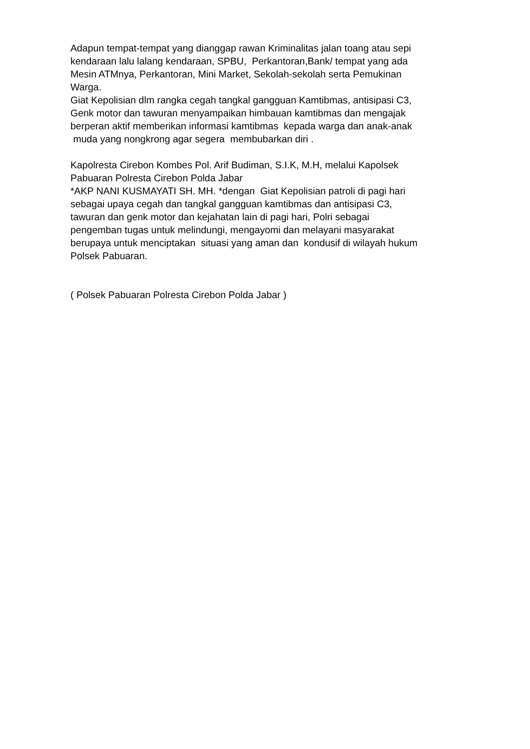Adapun tempat-tempat yang dianggap rawan Kriminalitas jalan toang atau sepi kendaraan lalu lalang kendaraan, SPBU, Perkantoran,Bank/ tempat yang ada Mesin ATMnya, Perkantoran, Mini Market, Sekolah-sekolah serta Pemukinan Warga. Giat Kepolisian dlm rangka cegah tangkal gangguan Kamtibmas, antisipasi C3, Genk motor dan tawuran menyampaikan himbauan kamtibmas dan mengajak berperan aktif memberikan informasi kamtibmas kepada warga dan anak-anak muda yang nongkrong agar segera membubarkan diri .
Kapolresta Cirebon Kombes Pol. Arif Budiman, S.I.K, M.H, melalui Kapolsek Pabuaran Polresta Cirebon Polda Jabar *AKP NANI KUSMAYATI SH. MH. *dengan Giat Kepolisian patroli di pagi hari sebagai upaya cegah dan tangkal gangguan kamtibmas dan antisipasi C3, tawuran dan genk motor dan kejahatan lain di pagi hari, Polri sebagai pengemban tugas untuk melindungi, mengayomi dan melayani masyarakat berupaya untuk menciptakan situasi yang aman dan kondusif di wilayah hukum Polsek Pabuaran.
( Polsek Pabuaran Polresta Cirebon Polda Jabar )